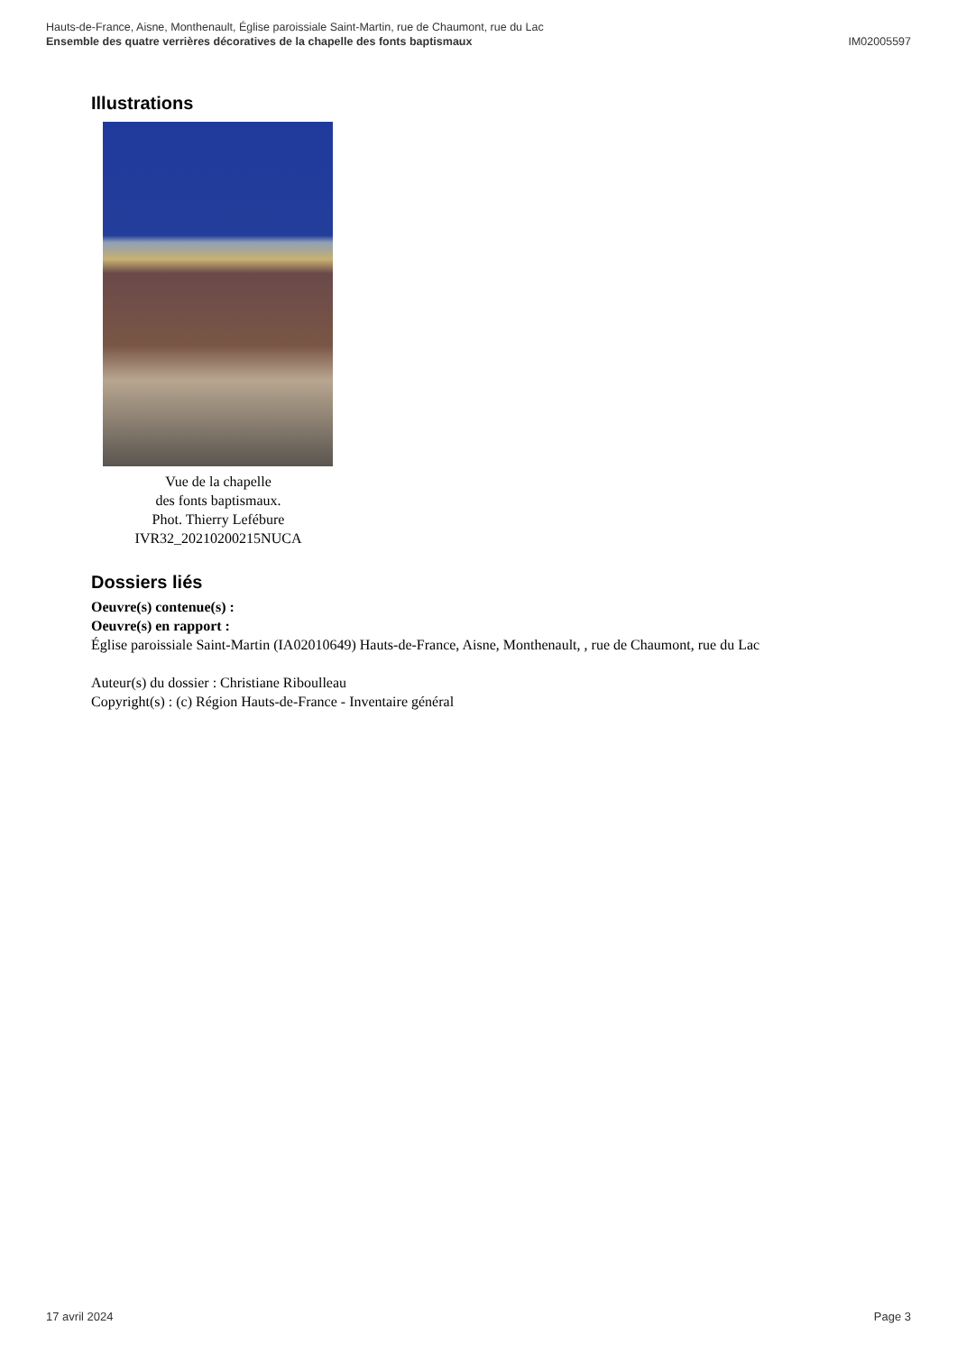Hauts-de-France, Aisne, Monthenault, Église paroissiale Saint-Martin, rue de Chaumont, rue du Lac
Ensemble des quatre verrières décoratives de la chapelle des fonts baptismaux IM02005597
Illustrations
Vue de la chapelle
des fonts baptismaux.
Phot. Thierry Lefébure
IVR32_20210200215NUCA
Dossiers liés
Oeuvre(s) contenue(s) :
Oeuvre(s) en rapport :
Église paroissiale Saint-Martin (IA02010649) Hauts-de-France, Aisne, Monthenault, , rue de Chaumont, rue du Lac
Auteur(s) du dossier : Christiane Riboulleau
Copyright(s) : (c) Région Hauts-de-France - Inventaire général
17 avril 2024 Page 3